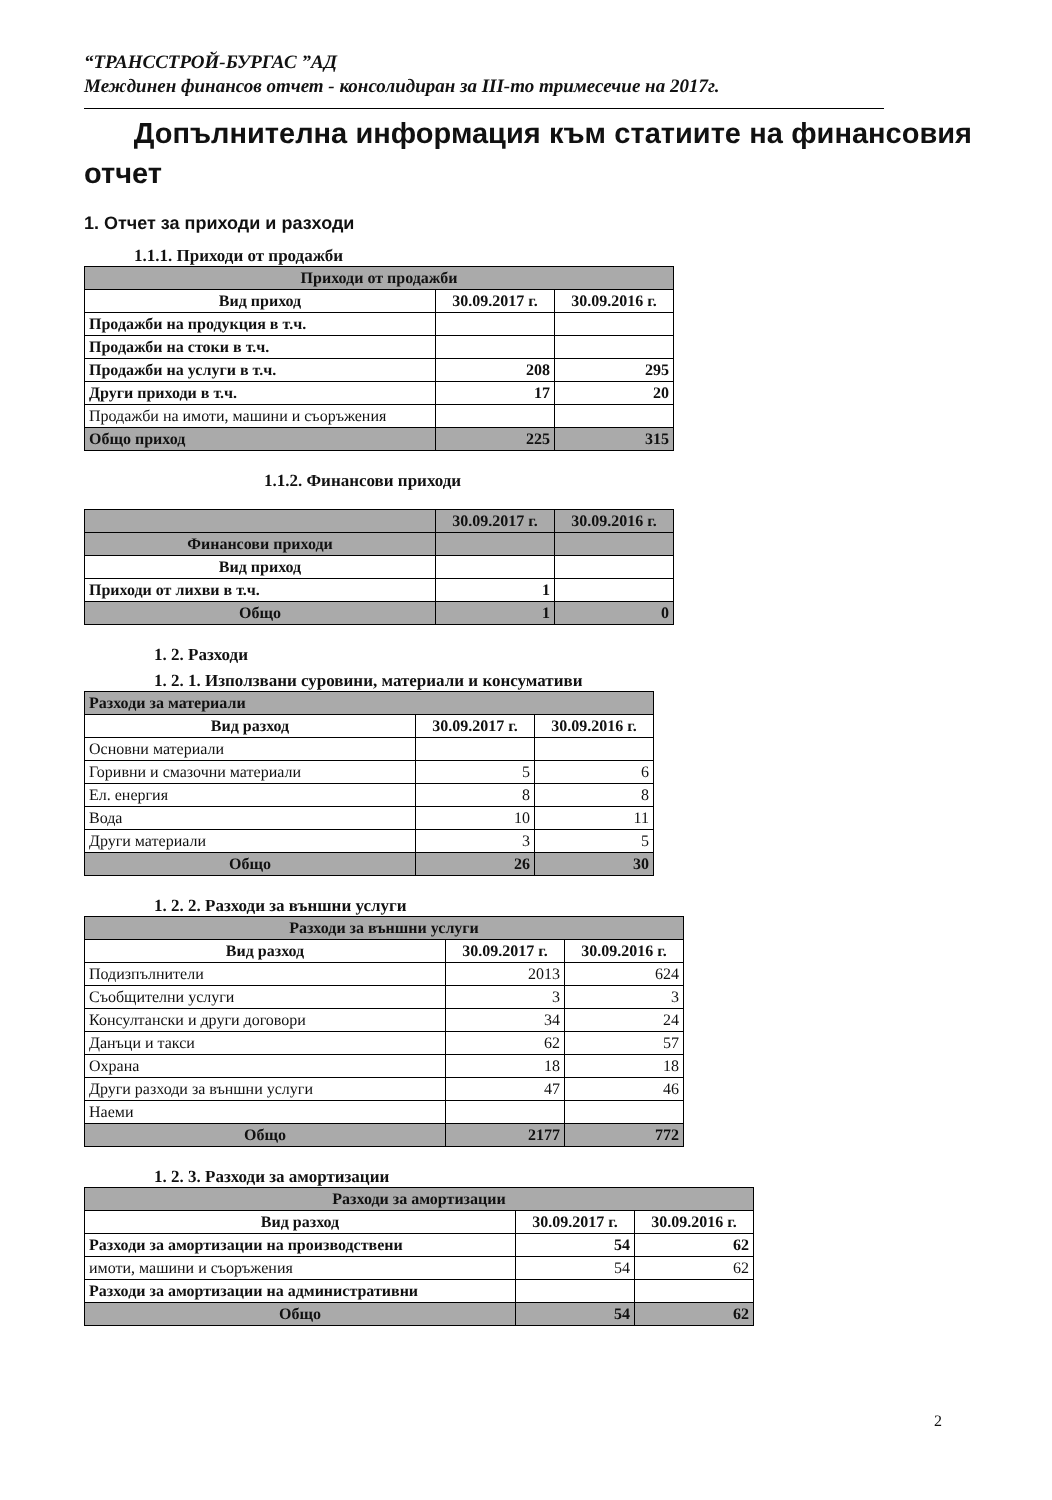“ТРАНССТРОЙ-БУРГАС ”АД
Междинен финансов отчет - консолидиран за III-то тримесечие на 2017г.
Допълнителна информация към статиите на финансовия отчет
1. Отчет за приходи и разходи
1.1.1. Приходи от продажби
| Приходи от продажби | | |
| --- | --- | --- |
| Вид приход | 30.09.2017 г. | 30.09.2016 г. |
| Продажби на продукция в т.ч. | | |
| Продажби на стоки в т.ч. | | |
| Продажби на услуги в т.ч. | 208 | 295 |
| Други приходи в т.ч. | 17 | 20 |
| Продажби на имоти, машини и съоръжения | | |
| Общо приход | 225 | 315 |
1.1.2. Финансови приходи
| | 30.09.2017 г. | 30.09.2016 г. |
| --- | --- | --- |
| Финансови приходи | | |
| Вид приход | | |
| Приходи от лихви в т.ч. | 1 | |
| Общо | 1 | 0 |
1. 2. Разходи
1. 2. 1. Използвани суровини, материали и консумативи
| Разходи за материали | | |
| --- | --- | --- |
| Вид разход | 30.09.2017 г. | 30.09.2016 г. |
| Основни материали | | |
| Горивни и смазочни материали | 5 | 6 |
| Ел. енергия | 8 | 8 |
| Вода | 10 | 11 |
| Други материали | 3 | 5 |
| Общо | 26 | 30 |
1. 2. 2. Разходи за външни услуги
| Разходи за външни услуги | | |
| --- | --- | --- |
| Вид разход | 30.09.2017 г. | 30.09.2016 г. |
| Подизпълнители | 2013 | 624 |
| Съобщителни услуги | 3 | 3 |
| Консултански и други договори | 34 | 24 |
| Данъци и такси | 62 | 57 |
| Охрана | 18 | 18 |
| Други разходи за външни услуги | 47 | 46 |
| Наеми | | |
| Общо | 2177 | 772 |
1. 2. 3. Разходи за амортизации
| Разходи за амортизации | | |
| --- | --- | --- |
| Вид разход | 30.09.2017 г. | 30.09.2016 г. |
| Разходи за амортизации на производствени | 54 | 62 |
| имоти, машини и съоръжения | 54 | 62 |
| Разходи за амортизации на административни | | |
| Общо | 54 | 62 |
2